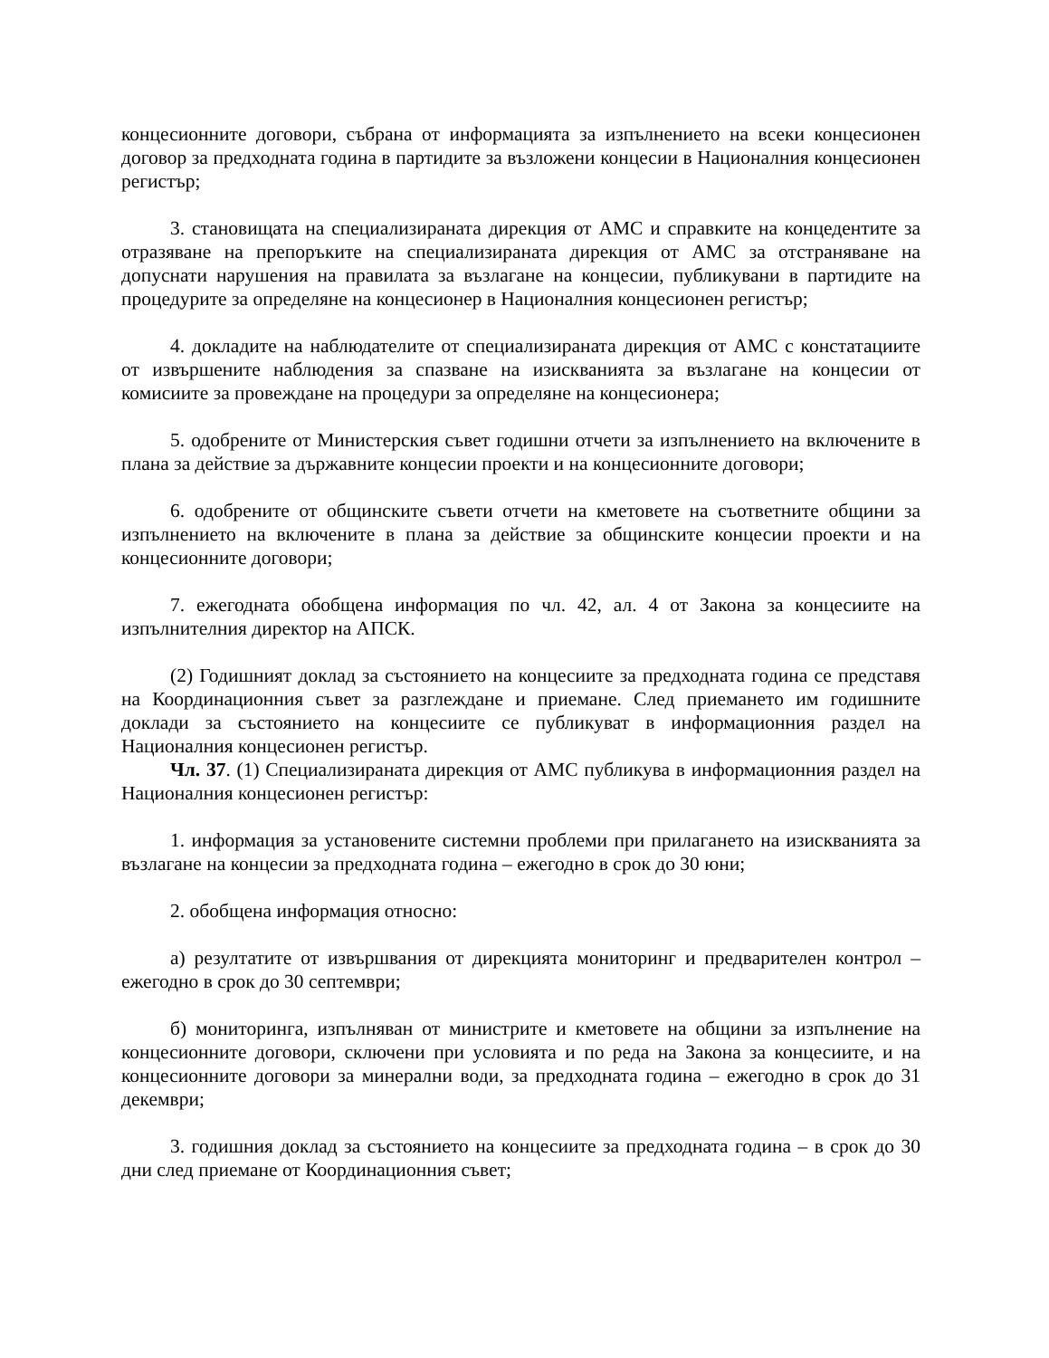концесионните договори, събрана от информацията за изпълнението на всеки концесионен договор за предходната година в партидите за възложени концесии в Националния концесионен регистър;
3. становищата на специализираната дирекция от АМС и справките на концедентите за отразяване на препоръките на специализираната дирекция от АМС за отстраняване на допуснати нарушения на правилата за възлагане на концесии, публикувани в партидите на процедурите за определяне на концесионер в Националния концесионен регистър;
4. докладите на наблюдателите от специализираната дирекция от АМС с констатациите от извършените наблюдения за спазване на изискванията за възлагане на концесии от комисиите за провеждане на процедури за определяне на концесионера;
5. одобрените от Министерския съвет годишни отчети за изпълнението на включените в плана за действие за държавните концесии проекти и на концесионните договори;
6. одобрените от общинските съвети отчети на кметовете на съответните общини за изпълнението на включените в плана за действие за общинските концесии проекти и на концесионните договори;
7. ежегодната обобщена информация по чл. 42, ал. 4 от Закона за концесиите на изпълнителния директор на АПСК.
(2) Годишният доклад за състоянието на концесиите за предходната година се представя на Координационния съвет за разглеждане и приемане. След приемането им годишните доклади за състоянието на концесиите се публикуват в информационния раздел на Националния концесионен регистър.
Чл. 37. (1) Специализираната дирекция от АМС публикува в информационния раздел на Националния концесионен регистър:
1. информация за установените системни проблеми при прилагането на изискванията за възлагане на концесии за предходната година – ежегодно в срок до 30 юни;
2. обобщена информация относно:
а) резултатите от извършвания от дирекцията мониторинг и предварителен контрол – ежегодно в срок до 30 септември;
б) мониторинга, изпълняван от министрите и кметовете на общини за изпълнение на концесионните договори, сключени при условията и по реда на Закона за концесиите, и на концесионните договори за минерални води, за предходната година – ежегодно в срок до 31 декември;
3. годишния доклад за състоянието на концесиите за предходната година – в срок до 30 дни след приемане от Координационния съвет;